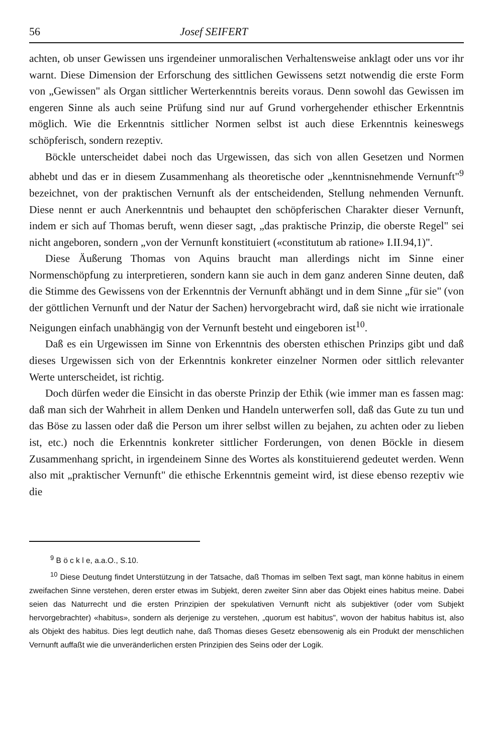56 Josef SEIFERT
achten, ob unser Gewissen uns irgendeiner unmoralischen Verhaltensweise anklagt oder uns vor ihr warnt. Diese Dimension der Erforschung des sittlichen Gewissens setzt notwendig die erste Form von „Gewissen" als Organ sittlicher Werterkenntnis bereits voraus. Denn sowohl das Gewissen im engeren Sinne als auch seine Prüfung sind nur auf Grund vorhergehender ethischer Erkenntnis möglich. Wie die Erkenntnis sittlicher Normen selbst ist auch diese Erkenntnis keineswegs schöpferisch, sondern rezeptiv.
Böckle unterscheidet dabei noch das Urgewissen, das sich von allen Gesetzen und Normen abhebt und das er in diesem Zusammenhang als theoretische oder „kenntnisnehmende Vernunft"<sup>9</sup> bezeichnet, von der praktischen Vernunft als der entscheidenden, Stellung nehmenden Vernunft. Diese nennt er auch Anerkenntnis und behauptet den schöpferischen Charakter dieser Vernunft, indem er sich auf Thomas beruft, wenn dieser sagt, „das praktische Prinzip, die oberste Regel" sei nicht angeboren, sondern „von der Vernunft konstituiert («constitutum ab ratione» I.II.94,1)".
Diese Äußerung Thomas von Aquins braucht man allerdings nicht im Sinne einer Normenschöpfung zu interpretieren, sondern kann sie auch in dem ganz anderen Sinne deuten, daß die Stimme des Gewissens von der Erkenntnis der Vernunft abhängt und in dem Sinne „für sie" (von der göttlichen Vernunft und der Natur der Sachen) hervorgebracht wird, daß sie nicht wie irrationale Neigungen einfach unabhängig von der Vernunft besteht und eingeboren ist<sup>10</sup>.
Daß es ein Urgewissen im Sinne von Erkenntnis des obersten ethischen Prinzips gibt und daß dieses Urgewissen sich von der Erkenntnis konkreter einzelner Normen oder sittlich relevanter Werte unterscheidet, ist richtig.
Doch dürfen weder die Einsicht in das oberste Prinzip der Ethik (wie immer man es fassen mag: daß man sich der Wahrheit in allem Denken und Handeln unterwerfen soll, daß das Gute zu tun und das Böse zu lassen oder daß die Person um ihrer selbst willen zu bejahen, zu achten oder zu lieben ist, etc.) noch die Erkenntnis konkreter sittlicher Forderungen, von denen Böckle in diesem Zusammenhang spricht, in irgendeinem Sinne des Wortes als konstituierend gedeutet werden. Wenn also mit „praktischer Vernunft" die ethische Erkenntnis gemeint wird, ist diese ebenso rezeptiv wie die
<sup>9</sup> B ö c k l e, a.a.O., S.10.
<sup>10</sup> Diese Deutung findet Unterstützung in der Tatsache, daß Thomas im selben Text sagt, man könne habitus in einem zweifachen Sinne verstehen, deren erster etwas im Subjekt, deren zweiter Sinn aber das Objekt eines habitus meine. Dabei seien das Naturrecht und die ersten Prinzipien der spekulativen Vernunft nicht als subjektiver (oder vom Subjekt hervorgebrachter) «habitus», sondern als derjenige zu verstehen, „quorum est habitus", wovon der habitus habitus ist, also als Objekt des habitus. Dies legt deutlich nahe, daß Thomas dieses Gesetz ebensowenig als ein Produkt der menschlichen Vernunft auffaßt wie die unveränderlichen ersten Prinzipien des Seins oder der Logik.